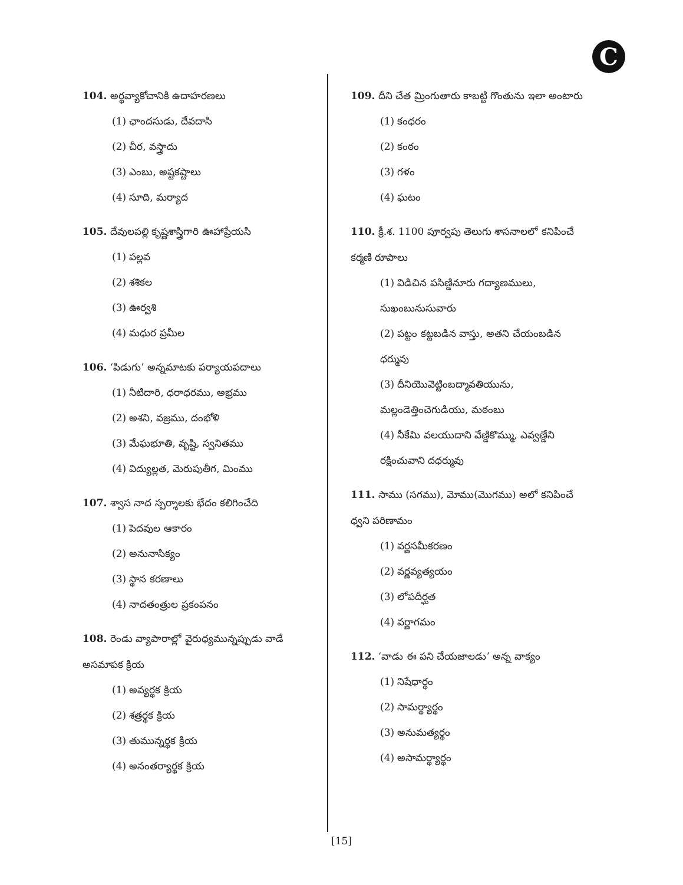C
104. అర్థవ్యాకోచానికి ఉదాహరణలు
(1) ఛాందసుడు, దేవదాసి
(2) చీర, వస్త్రాదు
(3) ఎంబు, అష్టకష్టాలు
(4) సూది, మర్యాద
105. దేవులపల్లి కృష్ణశాస్త్రిగారి ఊహాప్రేయసి
(1) పల్లవ
(2) శశికల
(3) ఊర్వశి
(4) మధుర ప్రమీల
106. ‘పిడుగు’ అన్నమాటకు పర్యాయపదాలు
(1) నీటిదారి, ధరాధరము, అభ్రము
(2) అశని, వజ్రము, దంభోళి
(3) మేఘభూతి, వృష్టి, స్వనితము
(4) విద్యుల్లత, మెరుపుతీగ, మింము
107. శ్వాస నాద స్పర్శాలకు భేదం కలిగించేది
(1) పెదవుల ఆకారం
(2) అనునాసిక్యం
(3) స్థాన కరణాలు
(4) నాదతంత్రుల ప్రకంపనం
108. రెండు వ్యాపారాల్లో వైరుధ్యమున్నప్పుడు వాడే అసమాపక క్రియ
(1) అవ్యర్థక క్రియ
(2) శత్రర్థక క్రియ
(3) తుమున్నర్థక క్రియ
(4) అనంతర్యార్థక క్రియ
109. దీని చేత మ్రింగుతారు కాబట్టి గొంతును ఇలా అంటారు
(1) కంధరం
(2) కంఠం
(3) గళం
(4) ఘటం
110. క్రీ.శ. 1100 పూర్వపు తెలుగు శాసనాలలో కనిపించే కర్మణి రూపాలు
(1) విడిచిన పసిణ్డినూరు గద్యాణములు, సుఖంబునుసువారు
(2) పట్టం కట్టబడిన వాస్తు, అతని చేయంబడిన ధర్మువు
(3) దీనియొవెట్టింబద్మావతియును, మల్లండెత్తించెగుడియు, మఠంబు
(4) నీకేమి వలయుదాని వేణ్డికొమ్ము, ఎవ్వణ్డేని రక్షించువాని దధర్మువు
111. సాము (సగము), మోము(మొగము) అలో కనిపించే ధ్వని పరిణామం
(1) వర్ణసమీకరణం
(2) వర్ణవ్యత్యయం
(3) లోపదీర్ఘత
(4) వర్ణాగమం
112. ‘వాడు ఈ పని చేయజాలడు’ అన్న వాక్యం
(1) నిషేధార్థం
(2) సామర్థ్యార్థం
(3) అనుమత్యర్థం
(4) అసామర్థ్యార్థం
[15]